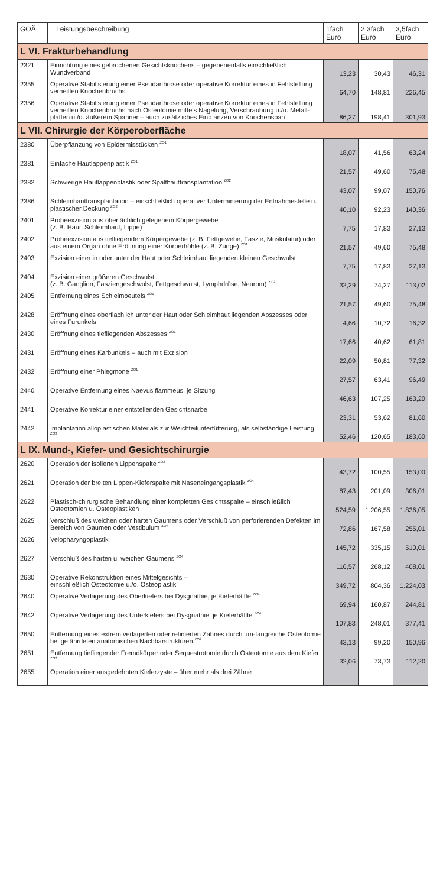| GOÄ | Leistungsbeschreibung | 1fach Euro | 2,3fach Euro | 3,5fach Euro |
| --- | --- | --- | --- | --- |
| L VI. Frakturbehandlung | | | | |
| 2321 | Einrichtung eines gebrochenen Gesichtsknochens – gegebenenfalls einschließlich Wundverband | 13,23 | 30,43 | 46,31 |
| 2355 | Operative Stabilisierung einer Pseudarthrose oder operative Korrektur eines in Fehlstellung verheilten Knochenbruchs | 64,70 | 148,81 | 226,45 |
| 2356 | Operative Stabilisierung einer Pseudarthrose oder operative Korrektur eines in Fehlstellung verheilten Knochenbruchs nach Osteotomie mittels Nagelung, Verschraubung u./o. Metall-platten u./o. äußerem Spanner – auch zusätzliches Einp anzen von Knochenspan | 86,27 | 198,41 | 301,93 |
| L VII. Chirurgie der Körperoberfläche | | | | |
| 2380 | Überpflanzung von Epidermisstücken <sup>ZO1</sup> | 18,07 | 41,56 | 63,24 |
| 2381 | Einfache Hautlappenplastik <sup>ZO1</sup> | 21,57 | 49,60 | 75,48 |
| 2382 | Schwierige Hautlappenplastik oder Spalthauttransplantation <sup>ZO2</sup> | 43,07 | 99,07 | 150,76 |
| 2386 | Schleimhauttransplantation – einschließlich operativer Unterminierung der Entnahmestelle u. plastischer Deckung <sup>ZO2</sup> | 40,10 | 92,23 | 140,36 |
| 2401 | Probeexzision aus ober ächlich gelegenem Körpergewebe (z. B. Haut, Schleimhaut, Lippe) | 7,75 | 17,83 | 27,13 |
| 2402 | Probeexzision aus tiefliegendem Körpergewebe (z. B. Fettgewebe, Faszie, Muskulatur) oder aus einem Organ ohne Eröffnung einer Körperhöhle (z. B. Zunge) <sup>ZO1</sup> | 21,57 | 49,60 | 75,48 |
| 2403 | Exzision einer in oder unter der Haut oder Schleimhaut liegenden kleinen Geschwulst | 7,75 | 17,83 | 27,13 |
| 2404 | Exzision einer größeren Geschwulst (z. B. Ganglion, Fasziengeschwulst, Fettgeschwulst, Lymphdrüse, Neurom) <sup>ZO2</sup> | 32,29 | 74,27 | 113,02 |
| 2405 | Entfernung eines Schleimbeutels <sup>ZO1</sup> | 21,57 | 49,60 | 75,48 |
| 2428 | Eröffnung eines oberflächlich unter der Haut oder Schleimhaut liegenden Abszesses oder eines Furunkels | 4,66 | 10,72 | 16,32 |
| 2430 | Eröffnung eines tiefliegenden Abszesses <sup>ZO1</sup> | 17,66 | 40,62 | 61,81 |
| 2431 | Eröffnung eines Karbunkels – auch mit Exzision | 22,09 | 50,81 | 77,32 |
| 2432 | Eröffnung einer Phlegmone <sup>ZO1</sup> | 27,57 | 63,41 | 96,49 |
| 2440 | Operative Entfernung eines Naevus flammeus, je Sitzung | 46,63 | 107,25 | 163,20 |
| 2441 | Operative Korrektur einer entstellenden Gesichtsnarbe | 23,31 | 53,62 | 81,60 |
| 2442 | Implantation alloplastischen Materials zur Weichteilunterfütterung, als selbständige Leistung <sup>ZO3</sup> | 52,46 | 120,65 | 183,60 |
| L IX. Mund-, Kiefer- und Gesichtschirurgie | | | | |
| 2620 | Operation der isolierten Lippenspalte <sup>ZO2</sup> | 43,72 | 100,55 | 153,00 |
| 2621 | Operation der breiten Lippen-Kieferspalte mit Naseneingangsplastik <sup>ZO4</sup> | 87,43 | 201,09 | 306,01 |
| 2622 | Plastisch-chirurgische Behandlung einer kompletten Gesichtsspalte – einschließlich Osteotomien u. Osteoplastiken | 524,59 | 1.206,55 | 1.836,05 |
| 2625 | Verschluß des weichen oder harten Gaumens oder Verschluß von perforierenden Defekten im Bereich von Gaumen oder Vestibulum <sup>ZO4</sup> | 72,86 | 167,58 | 255,01 |
| 2626 | Velopharyngoplastik | 145,72 | 335,15 | 510,01 |
| 2627 | Verschluß des harten u. weichen Gaumens <sup>ZO4</sup> | 116,57 | 268,12 | 408,01 |
| 2630 | Operative Rekonstruktion eines Mittelgesichts – einschließlich Osteotomie u./o. Osteoplastik | 349,72 | 804,36 | 1.224,03 |
| 2640 | Operative Verlagerung des Oberkiefers bei Dysgnathie, je Kieferhälfte <sup>ZO4</sup> | 69,94 | 160,87 | 244,81 |
| 2642 | Operative Verlagerung des Unterkiefers bei Dysgnathie, je Kieferhälfte <sup>ZO4</sup> | 107,83 | 248,01 | 377,41 |
| 2650 | Entfernung eines extrem verlagerten oder retinierten Zahnes durch um-fangreiche Osteotomie bei gefährdeten anatomischen Nachbarstrukturen <sup>ZO2</sup> | 43,13 | 99,20 | 150,96 |
| 2651 | Entfernung tiefliegender Fremdkörper oder Sequestrotomie durch Osteotomie aus dem Kiefer <sup>ZO2</sup> | 32,06 | 73,73 | 112,20 |
| 2655 | Operation einer ausgedehnten Kieferzyste – über mehr als drei Zähne | | | |